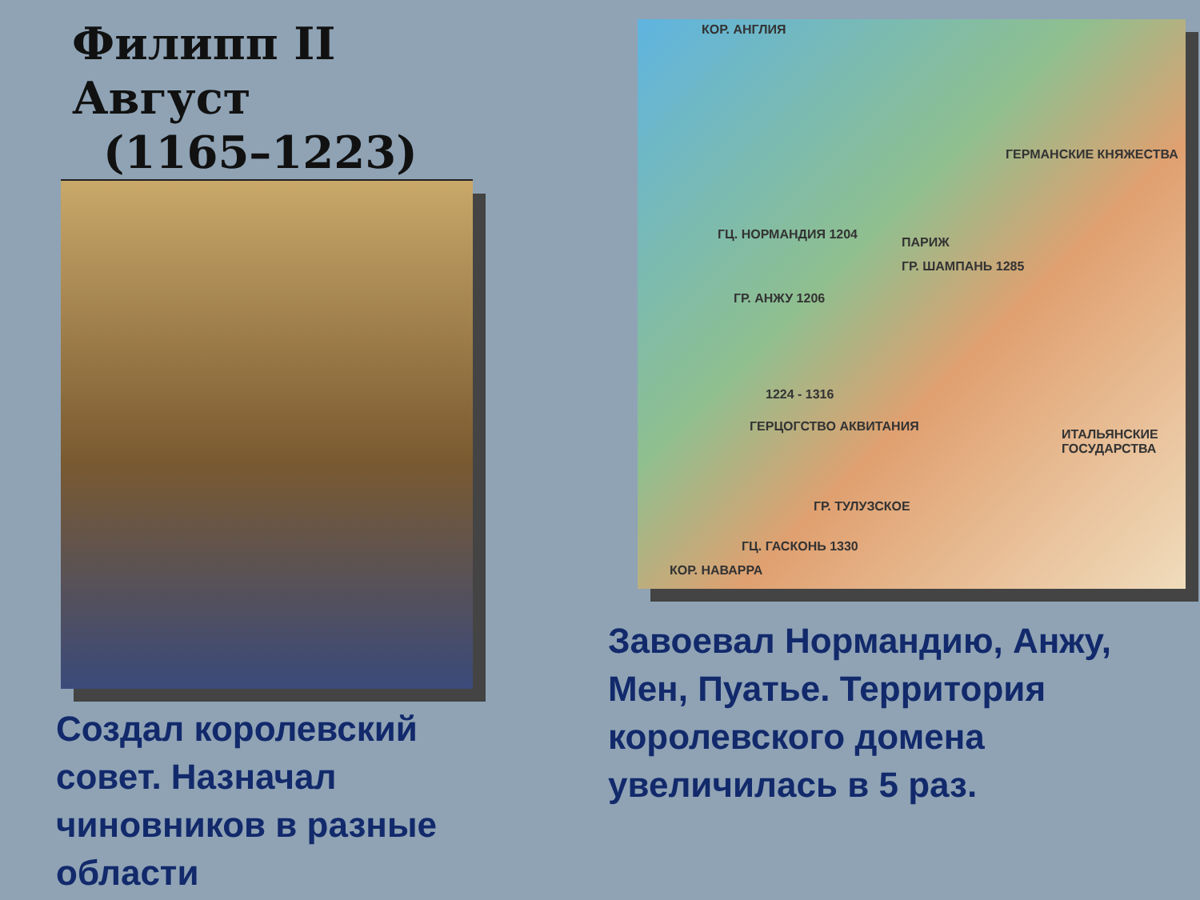Филипп II Август
(1165–1223)
Создал королевский совет. Назначал чиновников в разные области
КОР. АНГЛИЯ
ГЕРМАНСКИЕ КНЯЖЕСТВА
ГЦ. НОРМАНДИЯ 1204
ПАРИЖ
ГР. ШАМПАНЬ 1285
ГР. АНЖУ 1206
1224 - 1316
ГЕРЦОГСТВО АКВИТАНИЯ
ИТАЛЬЯНСКИЕ ГОСУДАРСТВА
ГР. ТУЛУЗСКОЕ
ГЦ. ГАСКОНЬ 1330
КОР. НАВАРРА
Завоевал Нормандию, Анжу, Мен, Пуатье. Территория королевского домена увеличилась в 5 раз.